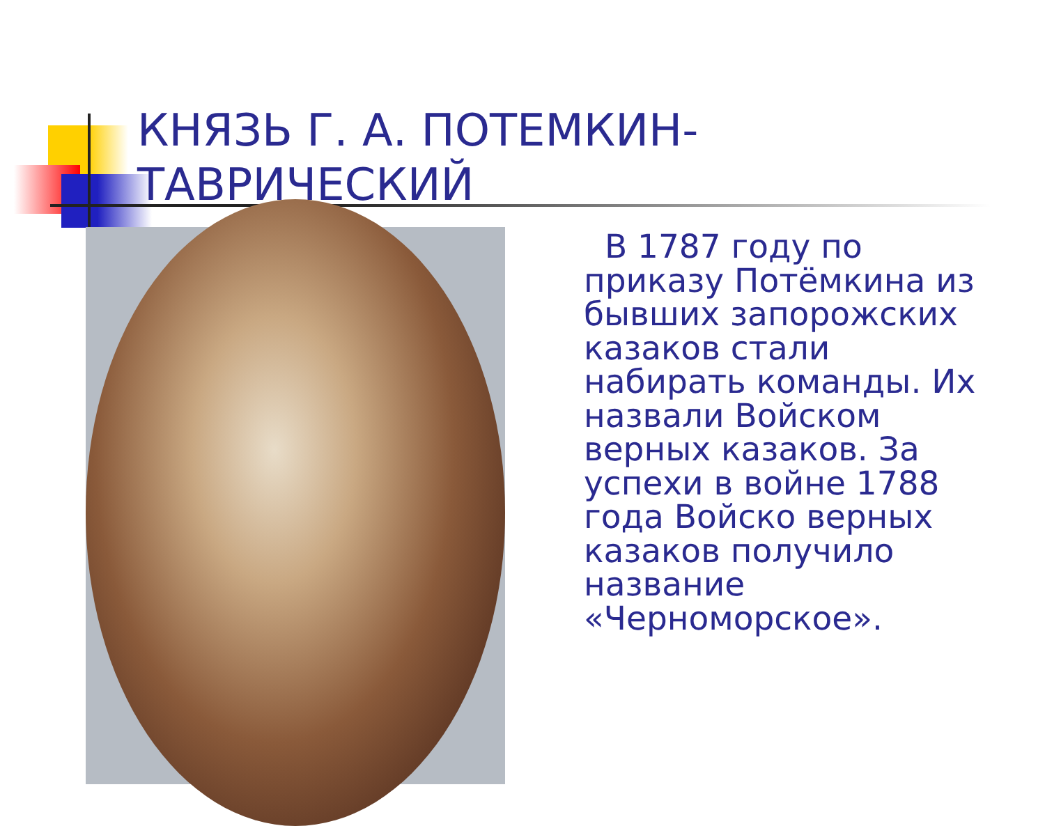КНЯЗЬ Г. А. ПОТЕМКИН-
ТАВРИЧЕСКИЙ
В 1787 году по приказу Потёмкина из бывших запорожских казаков стали набирать команды. Их назвали Войском верных казаков. За успехи в войне 1788 года Войско верных казаков получило название «Черноморское».